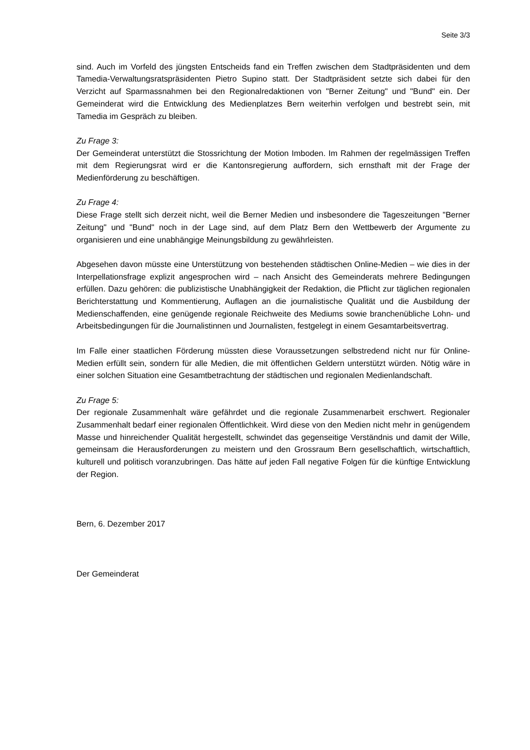Seite 3/3
sind. Auch im Vorfeld des jüngsten Entscheids fand ein Treffen zwischen dem Stadtpräsidenten und dem Tamedia-Verwaltungsratspräsidenten Pietro Supino statt. Der Stadtpräsident setzte sich dabei für den Verzicht auf Sparmassnahmen bei den Regionalredaktionen von "Berner Zeitung" und "Bund" ein. Der Gemeinderat wird die Entwicklung des Medienplatzes Bern weiterhin verfolgen und bestrebt sein, mit Tamedia im Gespräch zu bleiben.
Zu Frage 3:
Der Gemeinderat unterstützt die Stossrichtung der Motion Imboden. Im Rahmen der regelmässigen Treffen mit dem Regierungsrat wird er die Kantonsregierung auffordern, sich ernsthaft mit der Frage der Medienförderung zu beschäftigen.
Zu Frage 4:
Diese Frage stellt sich derzeit nicht, weil die Berner Medien und insbesondere die Tageszeitungen "Berner Zeitung" und "Bund" noch in der Lage sind, auf dem Platz Bern den Wettbewerb der Argumente zu organisieren und eine unabhängige Meinungsbildung zu gewährleisten.
Abgesehen davon müsste eine Unterstützung von bestehenden städtischen Online-Medien – wie dies in der Interpellationsfrage explizit angesprochen wird – nach Ansicht des Gemeinderats mehrere Bedingungen erfüllen. Dazu gehören: die publizistische Unabhängigkeit der Redaktion, die Pflicht zur täglichen regionalen Berichterstattung und Kommentierung, Auflagen an die journalistische Qualität und die Ausbildung der Medienschaffenden, eine genügende regionale Reichweite des Mediums sowie branchenübliche Lohn- und Arbeitsbedingungen für die Journalistinnen und Journalisten, festgelegt in einem Gesamtarbeitsvertrag.
Im Falle einer staatlichen Förderung müssten diese Voraussetzungen selbstredend nicht nur für Online-Medien erfüllt sein, sondern für alle Medien, die mit öffentlichen Geldern unterstützt würden. Nötig wäre in einer solchen Situation eine Gesamtbetrachtung der städtischen und regionalen Medienlandschaft.
Zu Frage 5:
Der regionale Zusammenhalt wäre gefährdet und die regionale Zusammenarbeit erschwert. Regionaler Zusammenhalt bedarf einer regionalen Öffentlichkeit. Wird diese von den Medien nicht mehr in genügendem Masse und hinreichender Qualität hergestellt, schwindet das gegenseitige Verständnis und damit der Wille, gemeinsam die Herausforderungen zu meistern und den Grossraum Bern gesellschaftlich, wirtschaftlich, kulturell und politisch voranzubringen. Das hätte auf jeden Fall negative Folgen für die künftige Entwicklung der Region.
Bern, 6. Dezember 2017
Der Gemeinderat